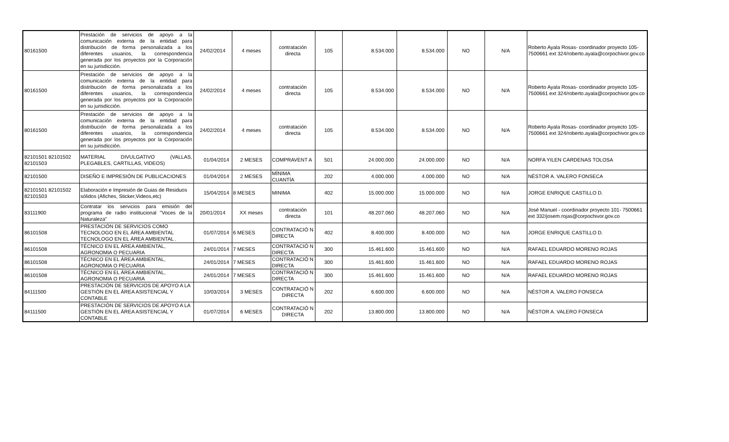| 80161500 | Prestación de servicios de apoyo a la comunicación externa de la entidad para distribución de forma personalizada a los diferentes usuarios, la correspondencia generada por los proyectos por la Corporación en su jurisdicción. | 24/02/2014 | 4 meses | contratación directa | 105 | 8.534.000 | 8.534.000 | NO | N/A | Roberto Ayala Rosas- coordinador proyecto 105- 7500661 ext 324/roberto.ayala@corpochivor.gov.co |
| 80161500 | Prestación de servicios de apoyo a la comunicación externa de la entidad para distribución de forma personalizada a los diferentes usuarios, la correspondencia generada por los proyectos por la Corporación en su jurisdicción. | 24/02/2014 | 4 meses | contratación directa | 105 | 8.534.000 | 8.534.000 | NO | N/A | Roberto Ayala Rosas- coordinador proyecto 105- 7500661 ext 324/roberto.ayala@corpochivor.gov.co |
| 80161500 | Prestación de servicios de apoyo a la comunicación externa de la entidad para distribución de forma personalizada a los diferentes usuarios, la correspondencia generada por los proyectos por la Corporación en su jurisdicción. | 24/02/2014 | 4 meses | contratación directa | 105 | 8.534.000 | 8.534.000 | NO | N/A | Roberto Ayala Rosas- coordinador proyecto 105- 7500661 ext 324/roberto.ayala@corpochivor.gov.co |
| 82101501 82101502 82101503 | MATERIAL DIVULGATIVO (VALLAS, PLEGABLES, CARTILLAS, VIDEOS) | 01/04/2014 | 2 MESES | COMPRAVENT A | 501 | 24.000.000 | 24.000.000 | NO | N/A | NORFA YILEN CARDENAS TOLOSA |
| 82101500 | DISEÑO E IMPRESIÓN DE PUBLICACIONES | 01/04/2014 | 2 MESES | MÍNIMA CUANTÍA | 202 | 4.000.000 | 4.000.000 | NO | N/A | NÉSTOR A. VALERO FONSECA |
| 82101501 82101502 82101503 | Elaboración e Impresión de Guias de Residuos sólidos (Afiches, Sticker,Videos,etc) | 15/04/2014 | 8 MESES | MINIMA | 402 | 15.000.000 | 15.000.000 | NO | N/A | JORGE ENRIQUE CASTILLO D. |
| 83111900 | Contratar los servicios para emisión del programa de radio institucional "Voces de la Naturaleza" | 20/01/2014 | XX meses | contratación directa | 101 | 48.207.060 | 48.207.060 | NO | N/A | José Manuel - coordinador proyecto 101- 7500661 ext 332/josem.rojas@corpochivor.gov.co |
| 86101508 | PRESTACIÓN DE SERVICIOS COMO TECNOLOGO EN EL ÁREA AMBIENTAL TECNOLOGO EN EL ÁREA AMBIENTAL . | 01/07/2014 | 6 MESES | CONTRATACIÓ N DIRECTA | 402 | 8.400.000 | 8.400.000 | NO | N/A | JORGE ENRIQUE CASTILLO D. |
| 86101508 | TÉCNICO EN EL ÁREA AMBIENTAL, AGRONOMIA O PECUARIA | 24/01/2014 | 7 MESES | CONTRATACIÓ N DIRECTA | 300 | 15.461.600 | 15.461.600 | NO | N/A | RAFAEL EDUARDO MORENO ROJAS |
| 86101508 | TÉCNICO EN EL ÁREA AMBIENTAL, AGRONOMIA O PECUARIA | 24/01/2014 | 7 MESES | CONTRATACIÓ N DIRECTA | 300 | 15.461.600 | 15.461.600 | NO | N/A | RAFAEL EDUARDO MORENO ROJAS |
| 86101508 | TÉCNICO EN EL ÁREA AMBIENTAL, AGRONOMIA O PECUARIA | 24/01/2014 | 7 MESES | CONTRATACIÓ N DIRECTA | 300 | 15.461.600 | 15.461.600 | NO | N/A | RAFAEL EDUARDO MORENO ROJAS |
| 84111500 | PRESTACIÓN DE SERVICIOS DE APOYO A LA GESTIÓN EN EL ÁREA ASISTENCIAL Y CONTABLE | 10/03/2014 | 3 MESES | CONTRATACIÓ N DIRECTA | 202 | 6.600.000 | 6.600.000 | NO | N/A | NÉSTOR A. VALERO FONSECA |
| 84111500 | PRESTACIÓN DE SERVICIOS DE APOYO A LA GESTIÓN EN EL ÁREA ASISTENCIAL Y CONTABLE | 01/07/2014 | 6 MESES | CONTRATACIÓ N DIRECTA | 202 | 13.800.000 | 13.800.000 | NO | N/A | NÉSTOR A. VALERO FONSECA |